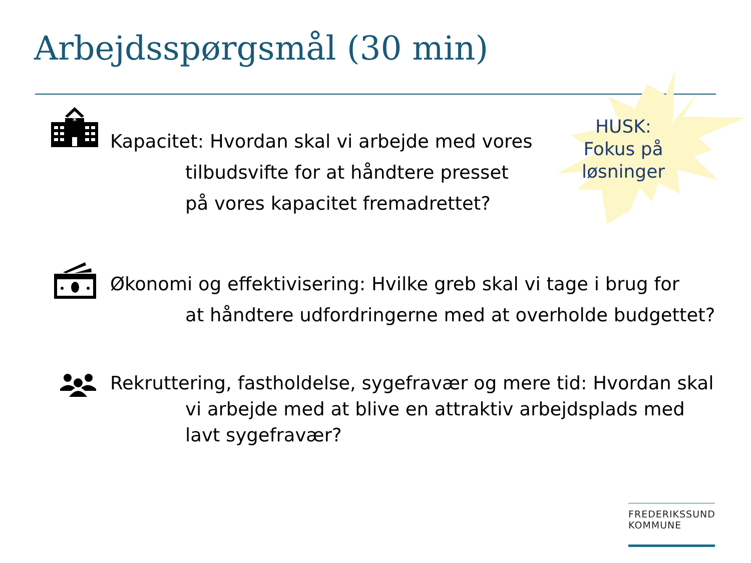Arbejdsspørgsmål (30 min)
HUSK:
Fokus på
løsninger
*
Kapacitet: Hvordan skal vi arbejde med vores
tilbudsvifte for at håndtere presset
på vores kapacitet fremadrettet?
Økonomi og effektivisering: Hvilke greb skal vi tage i brug for
at håndtere udfordringerne med at overholde budgettet?
Rekruttering, fastholdelse, sygefravær og mere tid: Hvordan skal
vi arbejde med at blive en attraktiv arbejdsplads med
lavt sygefravær?
FREDERIKSSUND
KOMMUNE